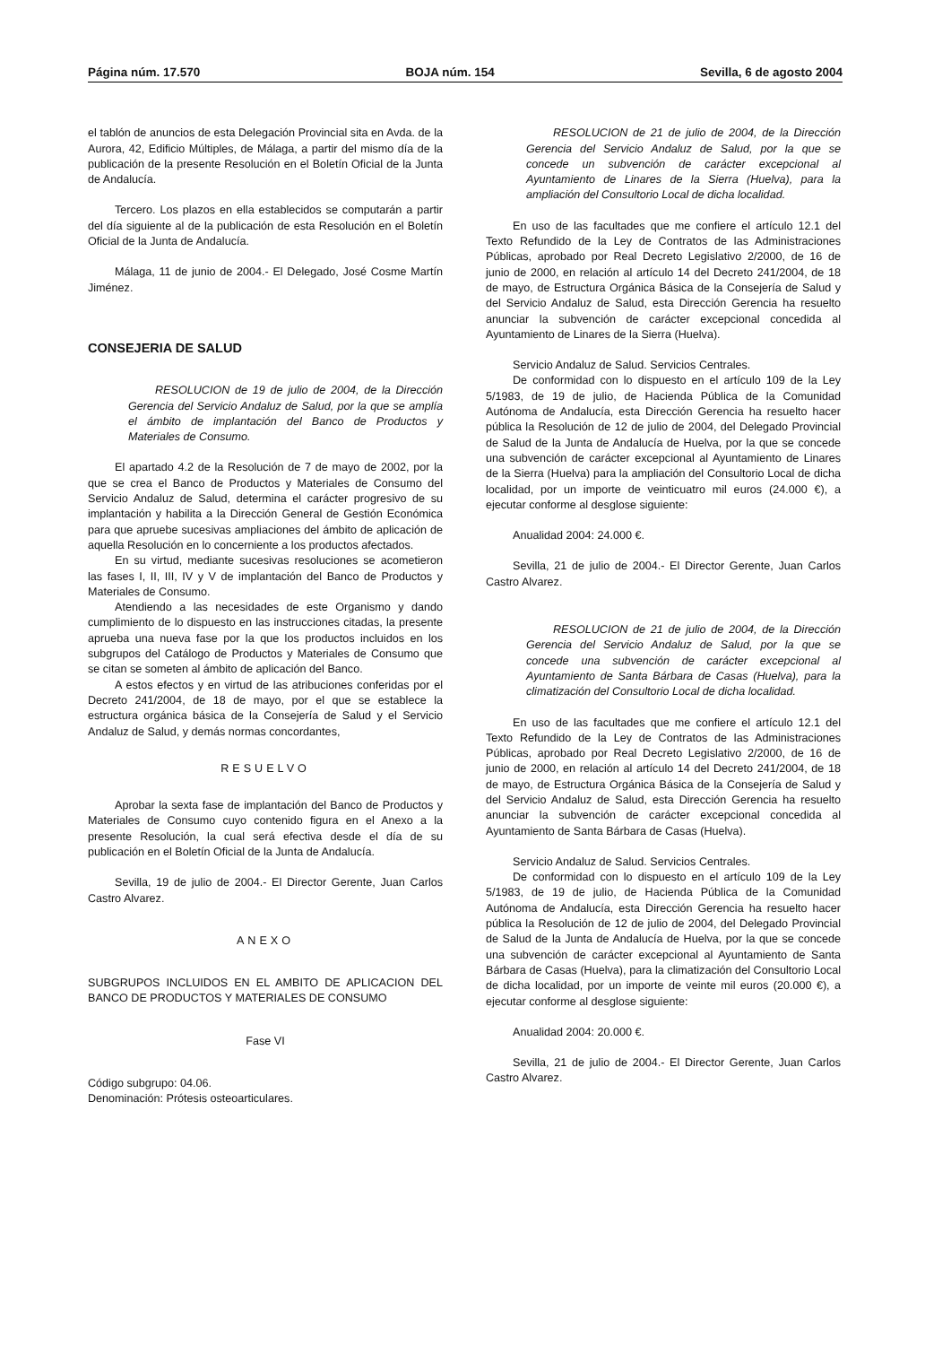Página núm. 17.570 BOJA núm. 154 Sevilla, 6 de agosto 2004
el tablón de anuncios de esta Delegación Provincial sita en Avda. de la Aurora, 42, Edificio Múltiples, de Málaga, a partir del mismo día de la publicación de la presente Resolución en el Boletín Oficial de la Junta de Andalucía.
Tercero. Los plazos en ella establecidos se computarán a partir del día siguiente al de la publicación de esta Resolución en el Boletín Oficial de la Junta de Andalucía.
Málaga, 11 de junio de 2004.- El Delegado, José Cosme Martín Jiménez.
CONSEJERIA DE SALUD
RESOLUCION de 19 de julio de 2004, de la Dirección Gerencia del Servicio Andaluz de Salud, por la que se amplía el ámbito de implantación del Banco de Productos y Materiales de Consumo.
El apartado 4.2 de la Resolución de 7 de mayo de 2002, por la que se crea el Banco de Productos y Materiales de Consumo del Servicio Andaluz de Salud, determina el carácter progresivo de su implantación y habilita a la Dirección General de Gestión Económica para que apruebe sucesivas ampliaciones del ámbito de aplicación de aquella Resolución en lo concerniente a los productos afectados.
En su virtud, mediante sucesivas resoluciones se acometieron las fases I, II, III, IV y V de implantación del Banco de Productos y Materiales de Consumo.
Atendiendo a las necesidades de este Organismo y dando cumplimiento de lo dispuesto en las instrucciones citadas, la presente aprueba una nueva fase por la que los productos incluidos en los subgrupos del Catálogo de Productos y Materiales de Consumo que se citan se someten al ámbito de aplicación del Banco.
A estos efectos y en virtud de las atribuciones conferidas por el Decreto 241/2004, de 18 de mayo, por el que se establece la estructura orgánica básica de la Consejería de Salud y el Servicio Andaluz de Salud, y demás normas concordantes,
RESUELVO
Aprobar la sexta fase de implantación del Banco de Productos y Materiales de Consumo cuyo contenido figura en el Anexo a la presente Resolución, la cual será efectiva desde el día de su publicación en el Boletín Oficial de la Junta de Andalucía.
Sevilla, 19 de julio de 2004.- El Director Gerente, Juan Carlos Castro Alvarez.
ANEXO
SUBGRUPOS INCLUIDOS EN EL AMBITO DE APLICACION DEL BANCO DE PRODUCTOS Y MATERIALES DE CONSUMO
Fase VI
Código subgrupo: 04.06.
Denominación: Prótesis osteoarticulares.
RESOLUCION de 21 de julio de 2004, de la Dirección Gerencia del Servicio Andaluz de Salud, por la que se concede un subvención de carácter excepcional al Ayuntamiento de Linares de la Sierra (Huelva), para la ampliación del Consultorio Local de dicha localidad.
En uso de las facultades que me confiere el artículo 12.1 del Texto Refundido de la Ley de Contratos de las Administraciones Públicas, aprobado por Real Decreto Legislativo 2/2000, de 16 de junio de 2000, en relación al artículo 14 del Decreto 241/2004, de 18 de mayo, de Estructura Orgánica Básica de la Consejería de Salud y del Servicio Andaluz de Salud, esta Dirección Gerencia ha resuelto anunciar la subvención de carácter excepcional concedida al Ayuntamiento de Linares de la Sierra (Huelva).
Servicio Andaluz de Salud. Servicios Centrales.
De conformidad con lo dispuesto en el artículo 109 de la Ley 5/1983, de 19 de julio, de Hacienda Pública de la Comunidad Autónoma de Andalucía, esta Dirección Gerencia ha resuelto hacer pública la Resolución de 12 de julio de 2004, del Delegado Provincial de Salud de la Junta de Andalucía de Huelva, por la que se concede una subvención de carácter excepcional al Ayuntamiento de Linares de la Sierra (Huelva) para la ampliación del Consultorio Local de dicha localidad, por un importe de veinticuatro mil euros (24.000 €), a ejecutar conforme al desglose siguiente:
Anualidad 2004: 24.000 €.
Sevilla, 21 de julio de 2004.- El Director Gerente, Juan Carlos Castro Alvarez.
RESOLUCION de 21 de julio de 2004, de la Dirección Gerencia del Servicio Andaluz de Salud, por la que se concede una subvención de carácter excepcional al Ayuntamiento de Santa Bárbara de Casas (Huelva), para la climatización del Consultorio Local de dicha localidad.
En uso de las facultades que me confiere el artículo 12.1 del Texto Refundido de la Ley de Contratos de las Administraciones Públicas, aprobado por Real Decreto Legislativo 2/2000, de 16 de junio de 2000, en relación al artículo 14 del Decreto 241/2004, de 18 de mayo, de Estructura Orgánica Básica de la Consejería de Salud y del Servicio Andaluz de Salud, esta Dirección Gerencia ha resuelto anunciar la subvención de carácter excepcional concedida al Ayuntamiento de Santa Bárbara de Casas (Huelva).
Servicio Andaluz de Salud. Servicios Centrales.
De conformidad con lo dispuesto en el artículo 109 de la Ley 5/1983, de 19 de julio, de Hacienda Pública de la Comunidad Autónoma de Andalucía, esta Dirección Gerencia ha resuelto hacer pública la Resolución de 12 de julio de 2004, del Delegado Provincial de Salud de la Junta de Andalucía de Huelva, por la que se concede una subvención de carácter excepcional al Ayuntamiento de Santa Bárbara de Casas (Huelva), para la climatización del Consultorio Local de dicha localidad, por un importe de veinte mil euros (20.000 €), a ejecutar conforme al desglose siguiente:
Anualidad 2004: 20.000 €.
Sevilla, 21 de julio de 2004.- El Director Gerente, Juan Carlos Castro Alvarez.